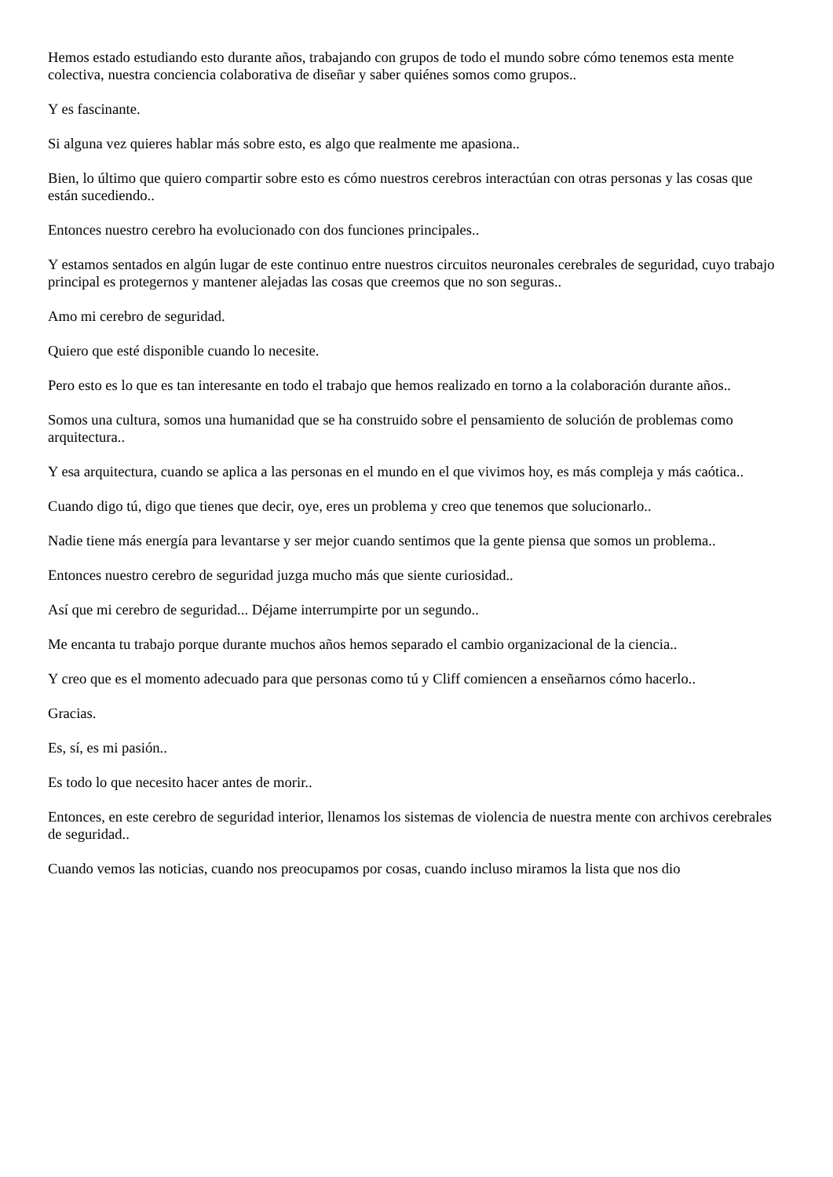Hemos estado estudiando esto durante años, trabajando con grupos de todo el mundo sobre cómo tenemos esta mente colectiva, nuestra conciencia colaborativa de diseñar y saber quiénes somos como grupos..
Y es fascinante.
Si alguna vez quieres hablar más sobre esto, es algo que realmente me apasiona..
Bien, lo último que quiero compartir sobre esto es cómo nuestros cerebros interactúan con otras personas y las cosas que están sucediendo..
Entonces nuestro cerebro ha evolucionado con dos funciones principales..
Y estamos sentados en algún lugar de este continuo entre nuestros circuitos neuronales cerebrales de seguridad, cuyo trabajo principal es protegernos y mantener alejadas las cosas que creemos que no son seguras..
Amo mi cerebro de seguridad.
Quiero que esté disponible cuando lo necesite.
Pero esto es lo que es tan interesante en todo el trabajo que hemos realizado en torno a la colaboración durante años..
Somos una cultura, somos una humanidad que se ha construido sobre el pensamiento de solución de problemas como arquitectura..
Y esa arquitectura, cuando se aplica a las personas en el mundo en el que vivimos hoy, es más compleja y más caótica..
Cuando digo tú, digo que tienes que decir, oye, eres un problema y creo que tenemos que solucionarlo..
Nadie tiene más energía para levantarse y ser mejor cuando sentimos que la gente piensa que somos un problema..
Entonces nuestro cerebro de seguridad juzga mucho más que siente curiosidad..
Así que mi cerebro de seguridad... Déjame interrumpirte por un segundo..
Me encanta tu trabajo porque durante muchos años hemos separado el cambio organizacional de la ciencia..
Y creo que es el momento adecuado para que personas como tú y Cliff comiencen a enseñarnos cómo hacerlo..
Gracias.
Es, sí, es mi pasión..
Es todo lo que necesito hacer antes de morir..
Entonces, en este cerebro de seguridad interior, llenamos los sistemas de violencia de nuestra mente con archivos cerebrales de seguridad..
Cuando vemos las noticias, cuando nos preocupamos por cosas, cuando incluso miramos la lista que nos dio